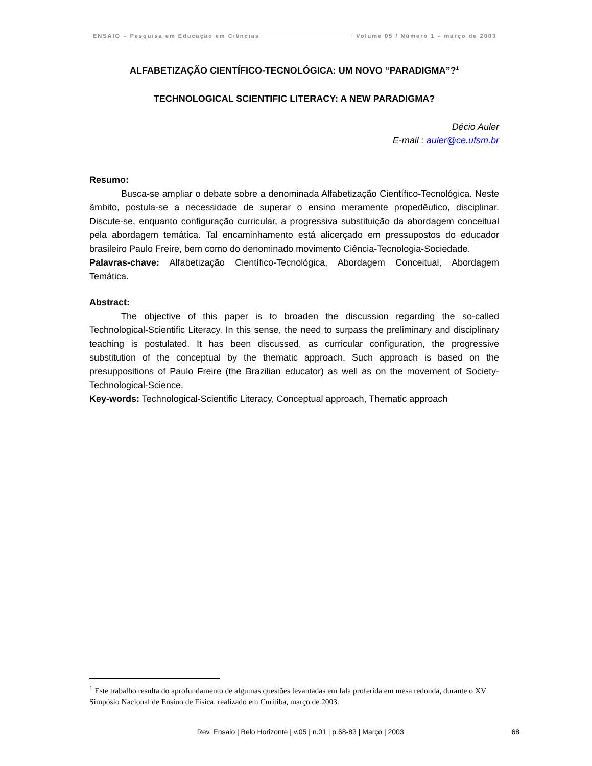ENSAIO – Pesquisa em Educação em Ciências Volume 05 / Número 1 – março de 2003
ALFABETIZAÇÃO CIENTÍFICO-TECNOLÓGICA: UM NOVO “PARADIGMA”?<sup>1</sup>
TECHNOLOGICAL SCIENTIFIC LITERACY: A NEW PARADIGMA?
Décio Auler
E-mail : auler@ce.ufsm.br
Resumo:
Busca-se ampliar o debate sobre a denominada Alfabetização Científico-Tecnológica. Neste âmbito, postula-se a necessidade de superar o ensino meramente propedêutico, disciplinar. Discute-se, enquanto configuração curricular, a progressiva substituição da abordagem conceitual pela abordagem temática. Tal encaminhamento está alicerçado em pressupostos do educador brasileiro Paulo Freire, bem como do denominado movimento Ciência-Tecnologia-Sociedade.
Palavras-chave: Alfabetização Científico-Tecnológica, Abordagem Conceitual, Abordagem Temática.
Abstract:
The objective of this paper is to broaden the discussion regarding the so-called Technological-Scientific Literacy. In this sense, the need to surpass the preliminary and disciplinary teaching is postulated. It has been discussed, as curricular configuration, the progressive substitution of the conceptual by the thematic approach. Such approach is based on the presuppositions of Paulo Freire (the Brazilian educator) as well as on the movement of Society-Technological-Science.
Key-words: Technological-Scientific Literacy, Conceptual approach, Thematic approach
<sup>1</sup> Este trabalho resulta do aprofundamento de algumas questões levantadas em fala proferida em mesa redonda, durante o XV Simpósio Nacional de Ensino de Física, realizado em Curitiba, março de 2003.
Rev. Ensaio | Belo Horizonte | v.05 | n.01 | p.68-83 | Março | 2003 68